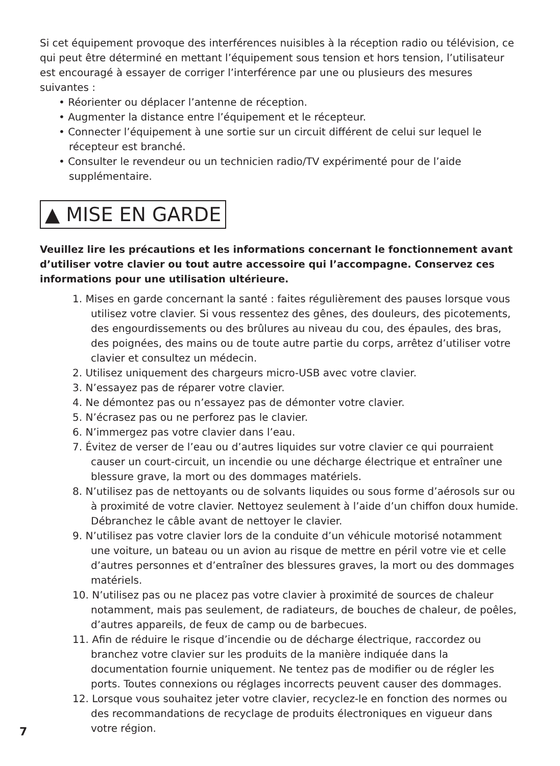Si cet équipement provoque des interférences nuisibles à la réception radio ou télévision, ce qui peut être déterminé en mettant l’équipement sous tension et hors tension, l’utilisateur est encouragé à essayer de corriger l’interférence par une ou plusieurs des mesures suivantes :
• Réorienter ou déplacer l’antenne de réception.
• Augmenter la distance entre l’équipement et le récepteur.
• Connecter l’équipement à une sortie sur un circuit différent de celui sur lequel le récepteur est branché.
• Consulter le revendeur ou un technicien radio/TV expérimenté pour de l’aide supplémentaire.
▲ MISE EN GARDE
Veuillez lire les précautions et les informations concernant le fonctionnement avant d’utiliser votre clavier ou tout autre accessoire qui l’accompagne. Conservez ces informations pour une utilisation ultérieure.
1. Mises en garde concernant la santé : faites régulièrement des pauses lorsque vous utilisez votre clavier. Si vous ressentez des gênes, des douleurs, des picotements, des engourdissements ou des brûlures au niveau du cou, des épaules, des bras, des poignées, des mains ou de toute autre partie du corps, arrêtez d’utiliser votre clavier et consultez un médecin.
2. Utilisez uniquement des chargeurs micro-USB avec votre clavier.
3. N’essayez pas de réparer votre clavier.
4. Ne démontez pas ou n’essayez pas de démonter votre clavier.
5. N’écrasez pas ou ne perforez pas le clavier.
6. N’immergez pas votre clavier dans l’eau.
7. Évitez de verser de l’eau ou d’autres liquides sur votre clavier ce qui pourraient causer un court-circuit, un incendie ou une décharge électrique et entraîner une blessure grave, la mort ou des dommages matériels.
8. N’utilisez pas de nettoyants ou de solvants liquides ou sous forme d’aérosols sur ou à proximité de votre clavier. Nettoyez seulement à l’aide d’un chiffon doux humide. Débranchez le câble avant de nettoyer le clavier.
9. N’utilisez pas votre clavier lors de la conduite d’un véhicule motorisé notamment une voiture, un bateau ou un avion au risque de mettre en péril votre vie et celle d’autres personnes et d’entraîner des blessures graves, la mort ou des dommages matériels.
10. N’utilisez pas ou ne placez pas votre clavier à proximité de sources de chaleur notamment, mais pas seulement, de radiateurs, de bouches de chaleur, de poêles, d’autres appareils, de feux de camp ou de barbecues.
11. Afin de réduire le risque d’incendie ou de décharge électrique, raccordez ou branchez votre clavier sur les produits de la manière indiquée dans la documentation fournie uniquement. Ne tentez pas de modifier ou de régler les ports. Toutes connexions ou réglages incorrects peuvent causer des dommages.
12. Lorsque vous souhaitez jeter votre clavier, recyclez-le en fonction des normes ou des recommandations de recyclage de produits électroniques en vigueur dans votre région.
7